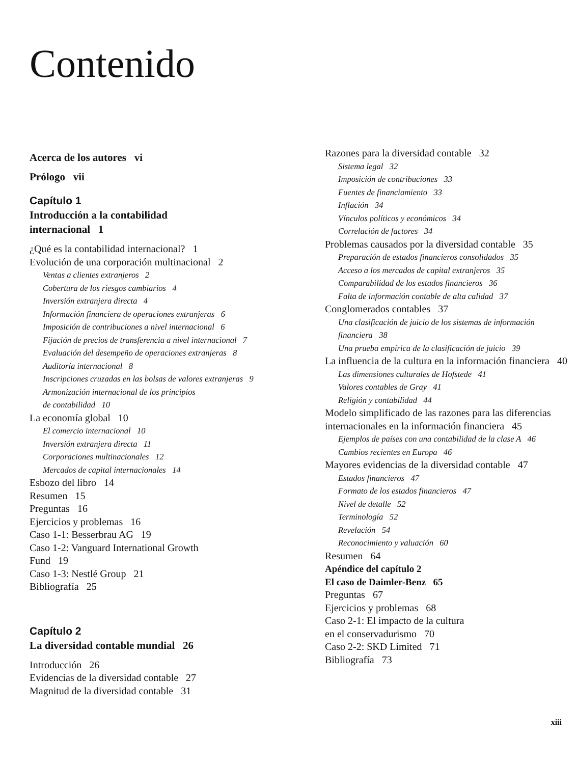Contenido
Acerca de los autores vi
Prólogo vii
Capítulo 1
Introducción a la contabilidad
internacional 1
¿Qué es la contabilidad internacional? 1
Evolución de una corporación multinacional 2
Ventas a clientes extranjeros 2
Cobertura de los riesgos cambiarios 4
Inversión extranjera directa 4
Información financiera de operaciones extranjeras 6
Imposición de contribuciones a nivel internacional 6
Fijación de precios de transferencia a nivel internacional 7
Evaluación del desempeño de operaciones extranjeras 8
Auditoría internacional 8
Inscripciones cruzadas en las bolsas de valores extranjeras 9
Armonización internacional de los principios
de contabilidad 10
La economía global 10
El comercio internacional 10
Inversión extranjera directa 11
Corporaciones multinacionales 12
Mercados de capital internacionales 14
Esbozo del libro 14
Resumen 15
Preguntas 16
Ejercicios y problemas 16
Caso 1-1: Besserbrau AG 19
Caso 1-2: Vanguard International Growth
Fund 19
Caso 1-3: Nestlé Group 21
Bibliografía 25
Capítulo 2
La diversidad contable mundial 26
Introducción 26
Evidencias de la diversidad contable 27
Magnitud de la diversidad contable 31
Razones para la diversidad contable 32
Sistema legal 32
Imposición de contribuciones 33
Fuentes de financiamiento 33
Inflación 34
Vínculos políticos y económicos 34
Correlación de factores 34
Problemas causados por la diversidad contable 35
Preparación de estados financieros consolidados 35
Acceso a los mercados de capital extranjeros 35
Comparabilidad de los estados financieros 36
Falta de información contable de alta calidad 37
Conglomerados contables 37
Una clasificación de juicio de los sistemas de información financiera 38
Una prueba empírica de la clasificación de juicio 39
La influencia de la cultura en la información financiera 40
Las dimensiones culturales de Hofstede 41
Valores contables de Gray 41
Religión y contabilidad 44
Modelo simplificado de las razones para las diferencias internacionales en la información financiera 45
Ejemplos de países con una contabilidad de la clase A 46
Cambios recientes en Europa 46
Mayores evidencias de la diversidad contable 47
Estados financieros 47
Formato de los estados financieros 47
Nivel de detalle 52
Terminología 52
Revelación 54
Reconocimiento y valuación 60
Resumen 64
Apéndice del capítulo 2
El caso de Daimler-Benz 65
Preguntas 67
Ejercicios y problemas 68
Caso 2-1: El impacto de la cultura
en el conservadurismo 70
Caso 2-2: SKD Limited 71
Bibliografía 73
xiii